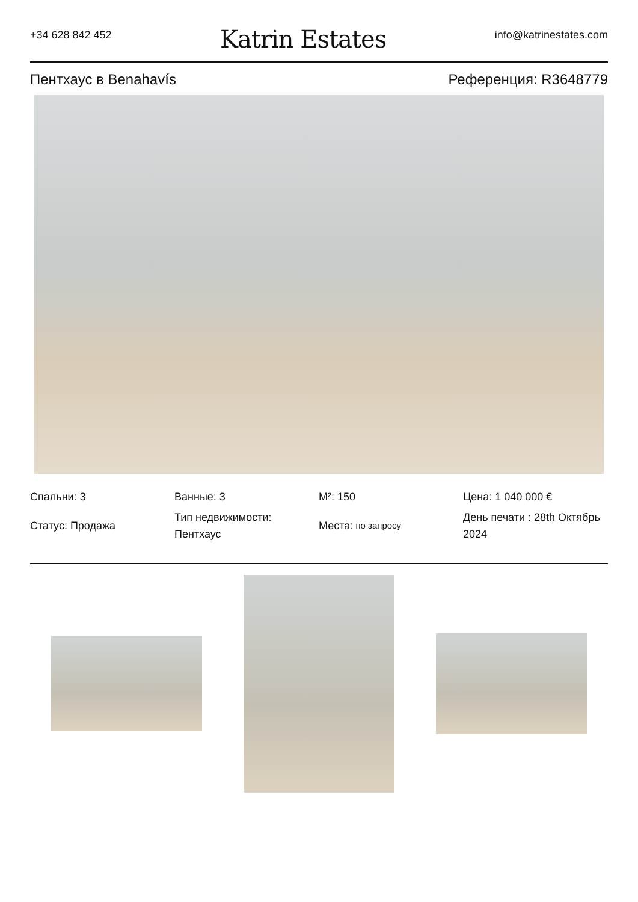+34 628 842 452
Katrin Estates
info@katrinestates.com
Пентхаус в Benahavís Референция: R3648779
Спальни: 3
Ванные: 3
M²: 150
Цена: 1 040 000 €
Статус: Продажа
Тип недвижимости: Пентхаус
Места: по запросу
День печати : 28th Октябрь 2024